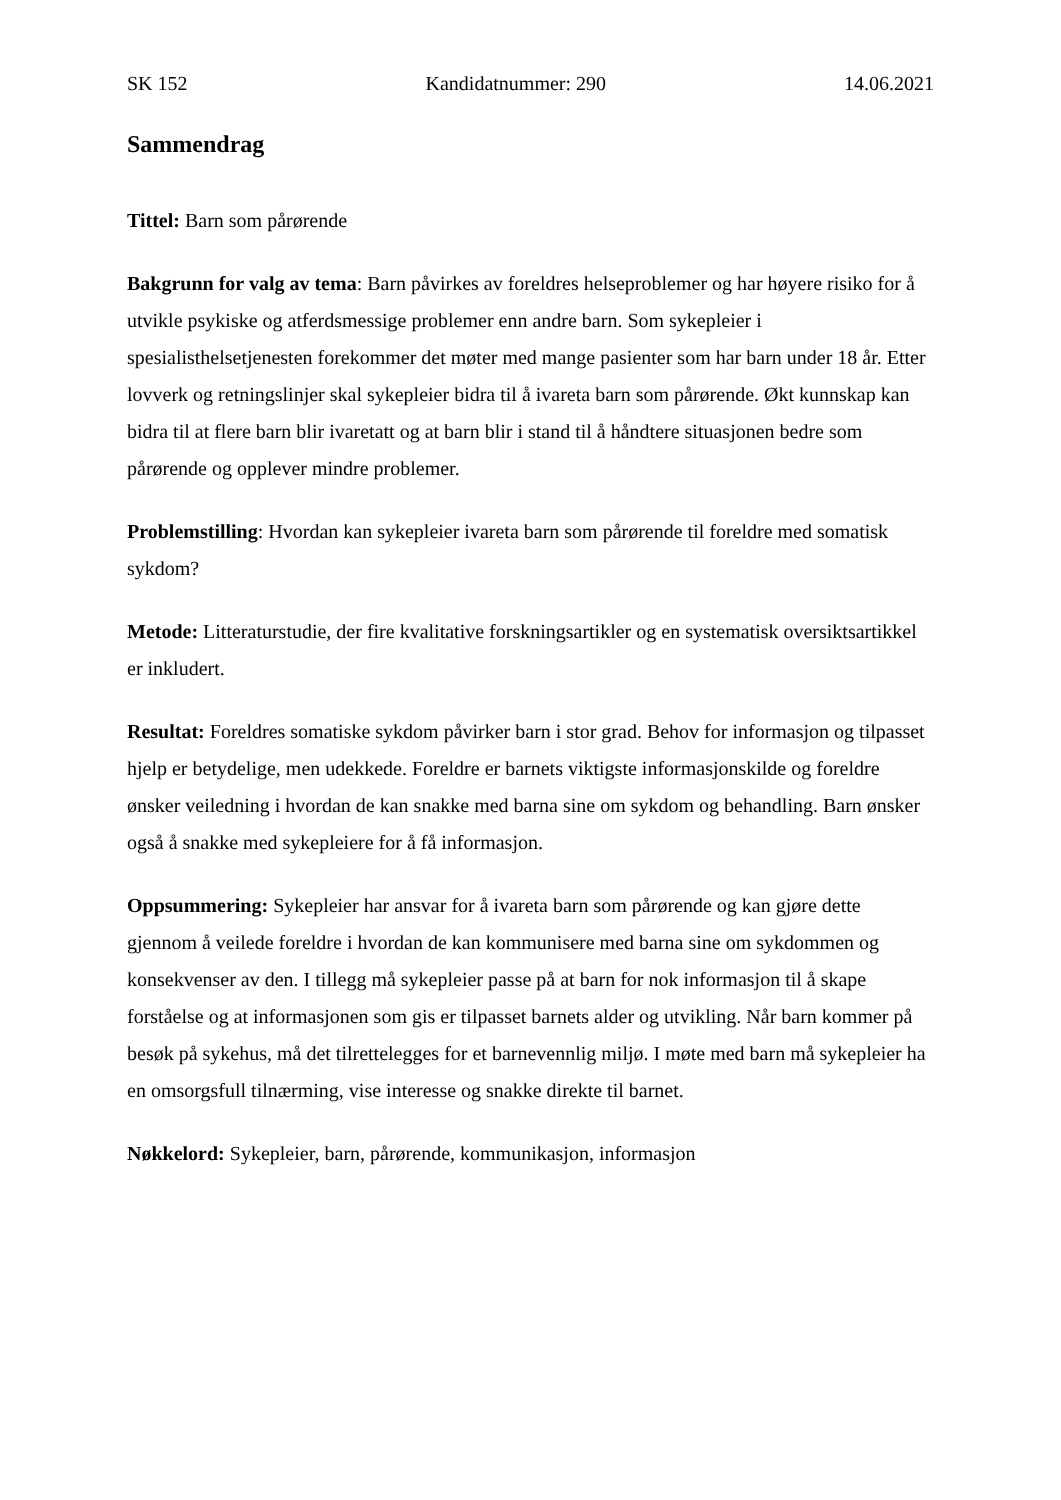SK 152 Kandidatnummer: 290 14.06.2021
Sammendrag
Tittel: Barn som pårørende
Bakgrunn for valg av tema: Barn påvirkes av foreldres helseproblemer og har høyere risiko for å utvikle psykiske og atferdsmessige problemer enn andre barn. Som sykepleier i spesialisthelsetjenesten forekommer det møter med mange pasienter som har barn under 18 år. Etter lovverk og retningslinjer skal sykepleier bidra til å ivareta barn som pårørende. Økt kunnskap kan bidra til at flere barn blir ivaretatt og at barn blir i stand til å håndtere situasjonen bedre som pårørende og opplever mindre problemer.
Problemstilling: Hvordan kan sykepleier ivareta barn som pårørende til foreldre med somatisk sykdom?
Metode: Litteraturstudie, der fire kvalitative forskningsartikler og en systematisk oversiktsartikkel er inkludert.
Resultat: Foreldres somatiske sykdom påvirker barn i stor grad. Behov for informasjon og tilpasset hjelp er betydelige, men udekkede. Foreldre er barnets viktigste informasjonskilde og foreldre ønsker veiledning i hvordan de kan snakke med barna sine om sykdom og behandling. Barn ønsker også å snakke med sykepleiere for å få informasjon.
Oppsummering: Sykepleier har ansvar for å ivareta barn som pårørende og kan gjøre dette gjennom å veilede foreldre i hvordan de kan kommunisere med barna sine om sykdommen og konsekvenser av den. I tillegg må sykepleier passe på at barn for nok informasjon til å skape forståelse og at informasjonen som gis er tilpasset barnets alder og utvikling. Når barn kommer på besøk på sykehus, må det tilrettelegges for et barnevennlig miljø. I møte med barn må sykepleier ha en omsorgsfull tilnærming, vise interesse og snakke direkte til barnet.
Nøkkelord: Sykepleier, barn, pårørende, kommunikasjon, informasjon